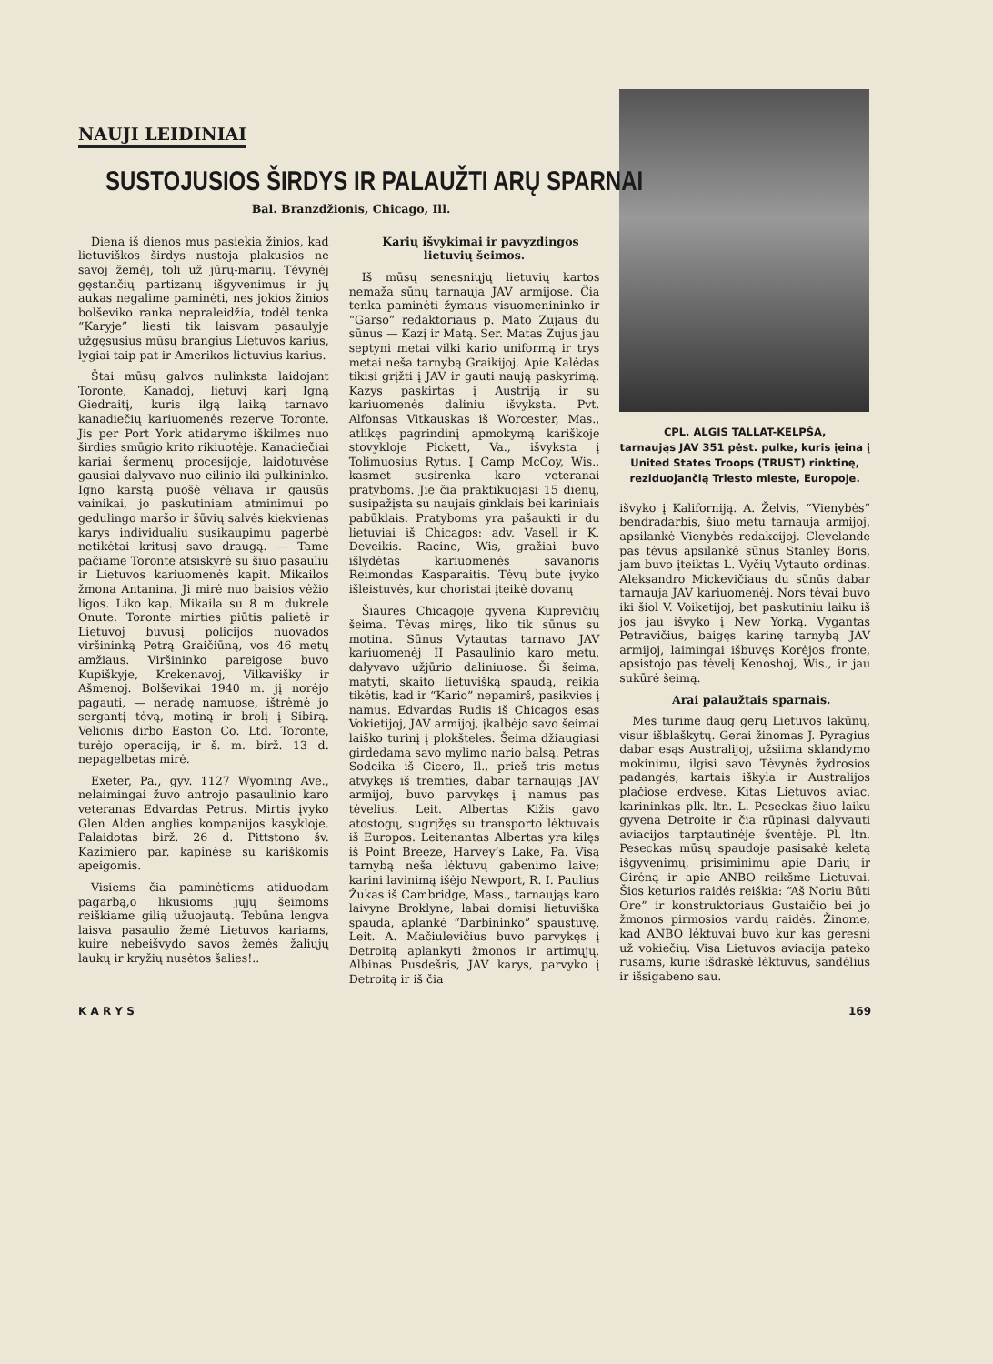NAUJI LEIDINIAI
SUSTOJUSIOS ŠIRDYS IR PALAUŽTI ARŲ SPARNAI
Bal. Branzdžionis, Chicago, Ill.
Diena iš dienos mus pasiekia žinios, kad lietuviškos širdys nustoja plakusios ne savoj žemėj, toli už jūrų-marių. Tėvynėj gęstančių partizanų išgyvenimus ir jų aukas negalime paminėti, nes jokios žinios bolševiko ranka nepraleidžia, todėl tenka “Karyje” liesti tik laisvam pasaulyje užgęsusius mūsų brangius Lietuvos karius, lygiai taip pat ir Amerikos lietuvius karius.
Štai mūsų galvos nulinksta laidojant Toronte, Kanadoj, lietuvį karį Igną Giedraitį, kuris ilgą laiką tarnavo kanadiečių kariuomenės rezerve Toronte. Jis per Port York atidarymo iškilmes nuo širdies smūgio krito rikiuotėje. Kanadiečiai kariai šermenų procesijoje, laidotuvėse gausiai dalyvavo nuo eilinio iki pulkininko. Igno karstą puošė vėliava ir gausūs vainikai, jo paskutiniam atminimui po gedulingo maršo ir šūvių salvės kiekvienas karys individualiu susikaupimu pagerbė netikėtai kritusį savo draugą. — Tame pačiame Toronte atsiskyrė su šiuo pasauliu ir Lietuvos kariuomenės kapit. Mikailos žmona Antanina. Ji mirė nuo baisios vėžio ligos. Liko kap. Mikaila su 8 m. dukrele Onute. Toronte mirties piūtis palietė ir Lietuvoj buvusį policijos nuovados viršininką Petrą Graičiūną, vos 46 metų amžiaus. Viršininko pareigose buvo Kupiškyje, Krekenavoj, Vilkavišky ir Ašmenoj. Bolševikai 1940 m. jį norėjo pagauti, — neradę namuose, ištrėmė jo sergantį tėvą, motiną ir brolį į Sibirą. Velionis dirbo Easton Co. Ltd. Toronte, turėjo operaciją, ir š. m. birž. 13 d. nepagelbėtas mirė.
Exeter, Pa., gyv. 1127 Wyoming Ave., nelaimingai žuvo antrojo pasaulinio karo veteranas Edvardas Petrus. Mirtis įvyko Glen Alden anglies kompanijos kasykloje. Palaidotas birž. 26 d. Pittstono šv. Kazimiero par. kapinėse su kariškomis apeigomis.
Visiems čia paminėtiems atiduodam pagarbą,o likusioms jųjų šeimoms reiškiame gilią užuojautą. Tebūna lengva laisva pasaulio žemė Lietuvos kariams, kuire nebeišvydo savos žemės žaliųjų laukų ir kryžių nusėtos šalies!..
Karių išvykimai ir pavyzdingos lietuvių šeimos.
Iš mūsų senesniųjų lietuvių kartos nemaža sūnų tarnauja JAV armijose. Čia tenka paminėti žymaus visuomenininko ir “Garso” redaktoriaus p. Mato Zujaus du sūnus — Kazį ir Matą. Ser. Matas Zujus jau septyni metai vilki kario uniformą ir trys metai neša tarnybą Graikijoj. Apie Kalėdas tikisi grįžti į JAV ir gauti naują paskyrimą. Kazys paskirtas į Austriją ir su kariuomenės daliniu išvyksta. Pvt. Alfonsas Vitkauskas iš Worcester, Mas., atlikęs pagrindinį apmokymą kariškoje stovykloje Pickett, Va., išvyksta į Tolimuosius Rytus. Į Camp McCoy, Wis., kasmet susirenka karo veteranai pratyboms. Jie čia praktikuojasi 15 dienų, susipažįsta su naujais ginklais bei kariniais pabūklais. Pratyboms yra pašaukti ir du lietuviai iš Chicagos: adv. Vasell ir K. Deveikis. Racine, Wis, gražiai buvo išlydėtas kariuomenės savanoris Reimondas Kasparaitis. Tėvų bute įvyko išleistuvės, kur choristai įteikė dovanų
Šiaurės Chicagoje gyvena Kuprevičių šeima. Tėvas miręs, liko tik sūnus su motina. Sūnus Vytautas tarnavo JAV kariuomenėj II Pasaulinio karo metu, dalyvavo užjūrio daliniuose. Ši šeima, matyti, skaito lietuvišką spaudą, reikia tikėtis, kad ir “Kario” nepamirš, pasikvies į namus. Edvardas Rudis iš Chicagos esas Vokietijoj, JAV armijoj, įkalbėjo savo šeimai laiško turinį į plokšteles. Šeima džiaugiasi girdėdama savo mylimo nario balsą. Petras Sodeika iš Cicero, Il., prieš tris metus atvykęs iš tremties, dabar tarnaująs JAV armijoj, buvo parvykęs į namus pas tėvelius. Leit. Albertas Kižis gavo atostogų, sugrįžęs su transporto lėktuvais iš Europos. Leitenantas Albertas yra kilęs iš Point Breeze, Harvey’s Lake, Pa. Visą tarnybą neša lėktuvų gabenimo laive; karini lavinimą išėjo Newport, R. I. Paulius Žukas iš Cambridge, Mass., tarnaująs karo laivyne Broklyne, labai domisi lietuviška spauda, aplankė “Darbininko” spaustuvę. Leit. A. Mačiulevičius buvo parvykęs į Detroitą aplankyti žmonos ir artimųjų. Albinas Pusdešris, JAV karys, parvyko į Detroitą ir iš čia
CPL. ALGIS TALLAT-KELPŠA,
tarnaująs JAV 351 pėst. pulke, kuris įeina į United States Troops (TRUST) rinktinę, reziduojančią Triesto mieste, Europoje.
išvyko į Kaliforniją. A. Želvis, “Vienybės” bendradarbis, šiuo metu tarnauja armijoj, apsilankė Vienybės redakcijoj. Clevelande pas tėvus apsilankė sūnus Stanley Boris, jam buvo įteiktas L. Vyčių Vytauto ordinas. Aleksandro Mickevičiaus du sūnūs dabar tarnauja JAV kariuomenėj. Nors tėvai buvo iki šiol V. Voiketijoj, bet paskutiniu laiku iš jos jau išvyko į New Yorką. Vygantas Petravičius, baigęs karinę tarnybą JAV armijoj, laimingai išbuvęs Korėjos fronte, apsistojo pas tėvelį Kenoshoj, Wis., ir jau sukūrė šeimą.
Arai palaužtais sparnais.
Mes turime daug gerų Lietuvos lakūnų, visur išblaškytų. Gerai žinomas J. Pyragius dabar esąs Australijoj, užsiima sklandymo mokinimu, ilgisi savo Tėvynės žydrosios padangės, kartais iškyla ir Australijos plačiose erdvėse. Kitas Lietuvos aviac. karininkas plk. ltn. L. Peseckas šiuo laiku gyvena Detroite ir čia rūpinasi dalyvauti aviacijos tarptautinėje šventėje. Pl. ltn. Peseckas mūsų spaudoje pasisakė keletą išgyvenimų, prisiminimu apie Darių ir Girėną ir apie ANBO reikšme Lietuvai. Šios keturios raidės reiškia: “Aš Noriu Būti Ore” ir konstruktoriaus Gustaičio bei jo žmonos pirmosios vardų raidės. Žinome, kad ANBO lėktuvai buvo kur kas geresni už vokiečių. Visa Lietuvos aviacija pateko rusams, kurie išdraskė lėktuvus, sandėlius ir išsigabeno sau.
K A R Y S 169